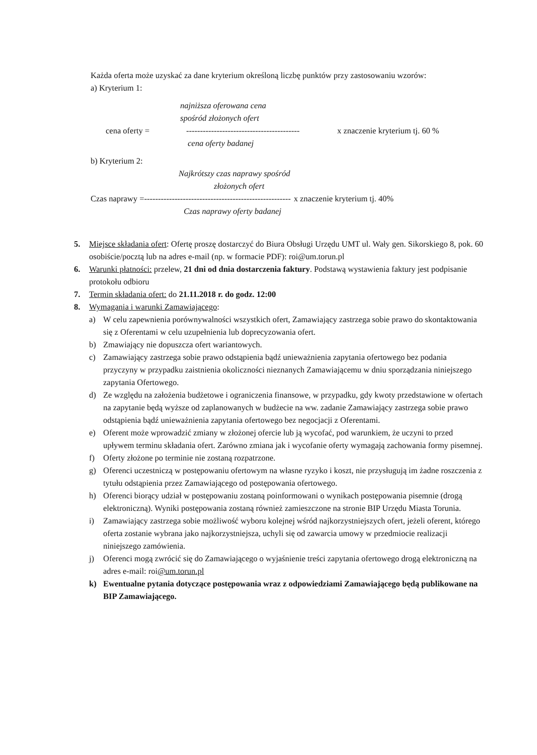Każda oferta może uzyskać za dane kryterium określoną liczbę punktów przy zastosowaniu wzorów:
a) Kryterium 1:
najniższa oferowana cena
spośród złożonych ofert
cena oferty = ----------------------------------------- x znaczenie kryterium tj. 60 %
cena oferty badanej
b) Kryterium 2:
Najkrótszy czas naprawy spośród
złożonych ofert
Czas naprawy =----------------------------------------------------- x znaczenie kryterium tj. 40%
Czas naprawy oferty badanej
5. Miejsce składania ofert: Ofertę proszę dostarczyć do Biura Obsługi Urzędu UMT ul. Wały gen. Sikorskiego 8, pok. 60 osobiście/pocztą lub na adres e-mail (np. w formacie PDF): roi@um.torun.pl
6. Warunki płatności: przelew, 21 dni od dnia dostarczenia faktury. Podstawą wystawienia faktury jest podpisanie protokołu odbioru
7. Termin składania ofert: do 21.11.2018 r. do godz. 12:00
8. Wymagania i warunki Zamawiającego:
a) W celu zapewnienia porównywalności wszystkich ofert, Zamawiający zastrzega sobie prawo do skontaktowania się z Oferentami w celu uzupełnienia lub doprecyzowania ofert.
b) Zmawiający nie dopuszcza ofert wariantowych.
c) Zamawiający zastrzega sobie prawo odstąpienia bądź unieważnienia zapytania ofertowego bez podania przyczyny w przypadku zaistnienia okoliczności nieznanych Zamawiającemu w dniu sporządzania niniejszego zapytania Ofertowego.
d) Ze względu na założenia budżetowe i ograniczenia finansowe, w przypadku, gdy kwoty przedstawione w ofertach na zapytanie będą wyższe od zaplanowanych w budżecie na ww. zadanie Zamawiający zastrzega sobie prawo odstąpienia bądź unieważnienia zapytania ofertowego bez negocjacji z Oferentami.
e) Oferent może wprowadzić zmiany w złożonej ofercie lub ją wycofać, pod warunkiem, że uczyni to przed upływem terminu składania ofert. Zarówno zmiana jak i wycofanie oferty wymagają zachowania formy pisemnej.
f) Oferty złożone po terminie nie zostaną rozpatrzone.
g) Oferenci uczestniczą w postępowaniu ofertowym na własne ryzyko i koszt, nie przysługują im żadne roszczenia z tytułu odstąpienia przez Zamawiającego od postępowania ofertowego.
h) Oferenci biorący udział w postępowaniu zostaną poinformowani o wynikach postępowania pisemnie (drogą elektroniczną). Wyniki postępowania zostaną również zamieszczone na stronie BIP Urzędu Miasta Torunia.
i) Zamawiający zastrzega sobie możliwość wyboru kolejnej wśród najkorzystniejszych ofert, jeżeli oferent, którego oferta zostanie wybrana jako najkorzystniejsza, uchyli się od zawarcia umowy w przedmiocie realizacji niniejszego zamówienia.
j) Oferenci mogą zwrócić się do Zamawiającego o wyjaśnienie treści zapytania ofertowego drogą elektroniczną na adres e-mail: roi@um.torun.pl
k) Ewentualne pytania dotyczące postępowania wraz z odpowiedziami Zamawiającego będą publikowane na BIP Zamawiającego.